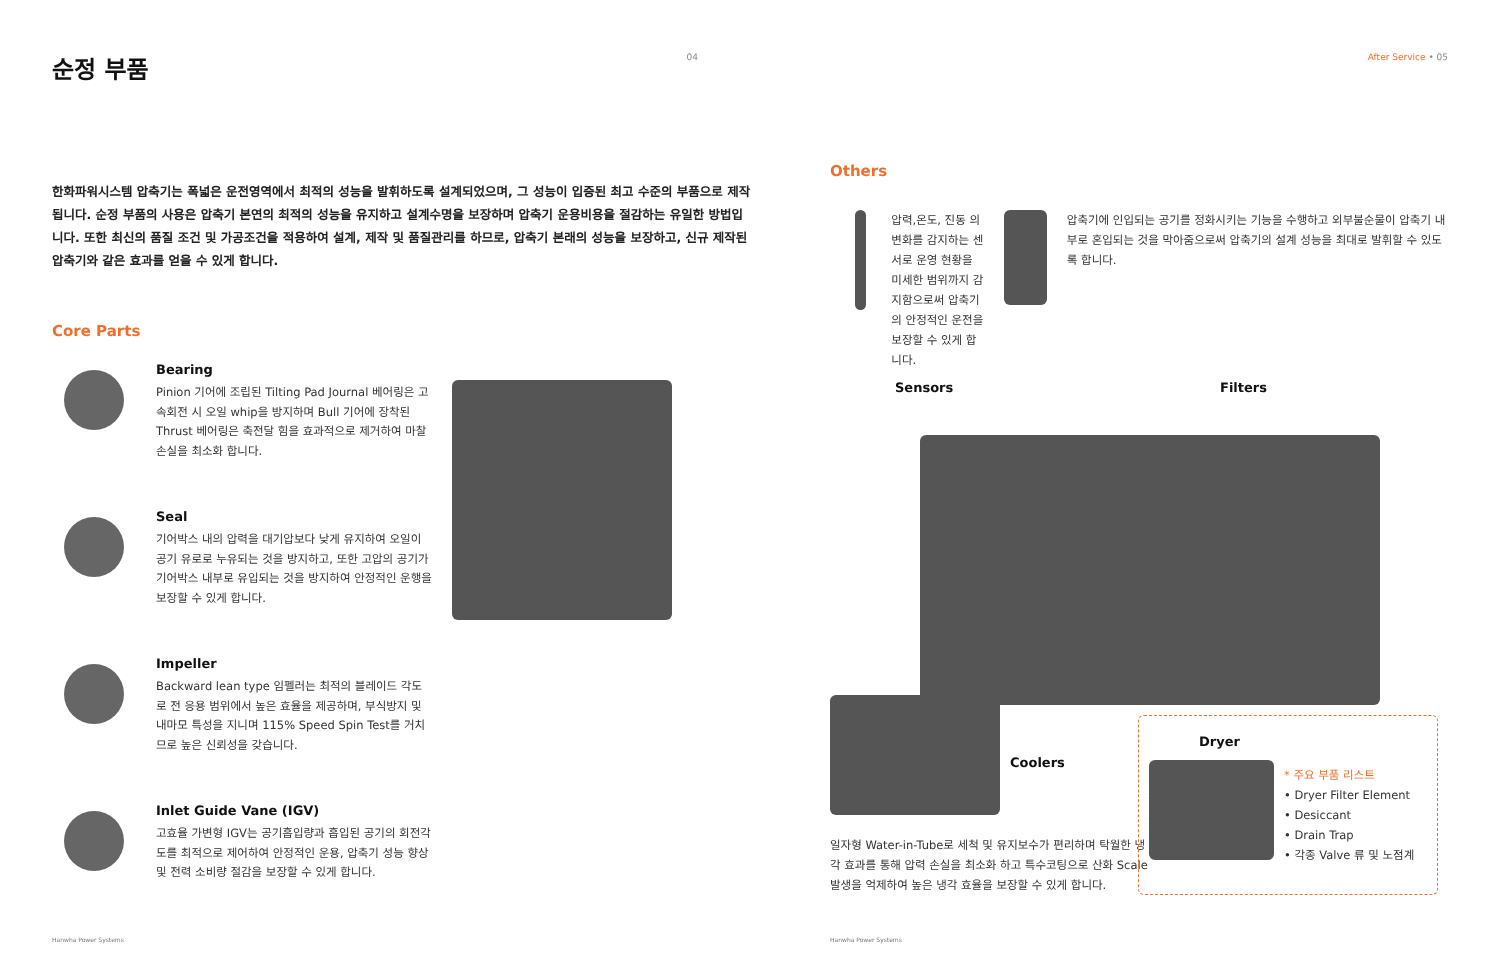순정 부품
04
한화파워시스템 압축기는 폭넓은 운전영역에서 최적의 성능을 발휘하도록 설계되었으며, 그 성능이 입증된 최고 수준의 부품으로 제작됩니다. 순정 부품의 사용은 압축기 본연의 최적의 성능을 유지하고 설계수명을 보장하며 압축기 운용비용을 절감하는 유일한 방법입니다. 또한 최신의 품질 조건 및 가공조건을 적용하여 설계, 제작 및 품질관리를 하므로, 압축기 본래의 성능을 보장하고, 신규 제작된 압축기와 같은 효과를 얻을 수 있게 합니다.
Core Parts
Bearing
Pinion 기어에 조립된 Tilting Pad Journal 베어링은 고속회전 시 오일 whip을 방지하며 Bull 기어에 장착된 Thrust 베어링은 축전달 힘을 효과적으로 제거하여 마찰손실을 최소화 합니다.
Seal
기어박스 내의 압력을 대기압보다 낮게 유지하여 오일이 공기 유로로 누유되는 것을 방지하고, 또한 고압의 공기가 기어박스 내부로 유입되는 것을 방지하여 안정적인 운행을 보장할 수 있게 합니다.
Impeller
Backward lean type 임펠러는 최적의 블레이드 각도로 전 응용 범위에서 높은 효율을 제공하며, 부식방지 및 내마모 특성을 지니며 115% Speed Spin Test를 거치므로 높은 신뢰성을 갖습니다.
Inlet Guide Vane (IGV)
고효율 가변형 IGV는 공기흡입량과 흡입된 공기의 회전각도를 최적으로 제어하여 안정적인 운용, 압축기 성능 향상 및 전력 소비량 절감을 보장할 수 있게 합니다.
Hanwha Power Systems
After Service • 05
Others
압력,온도, 진동 의 변화를 감지하는 센서로 운영 현황을 미세한 범위까지 감지함으로써 압축기의 안정적인 운전을 보장할 수 있게 합니다.
압축기에 인입되는 공기를 정화시키는 기능을 수행하고 외부불순물이 압축기 내부로 혼입되는 것을 막아줌으로써 압축기의 설계 성능을 최대로 발휘할 수 있도록 합니다.
Sensors Filters
Coolers
일자형 Water-in-Tube로 세척 및 유지보수가 편리하며 탁월한 냉각 효과를 통해 압력 손실을 최소화 하고 특수코팅으로 산화 Scale 발생을 억제하여 높은 냉각 효율을 보장할 수 있게 합니다.
Dryer
* 주요 부품 리스트
• Dryer Filter Element
• Desiccant
• Drain Trap
• 각종 Valve 류 및 노점계
Hanwha Power Systems